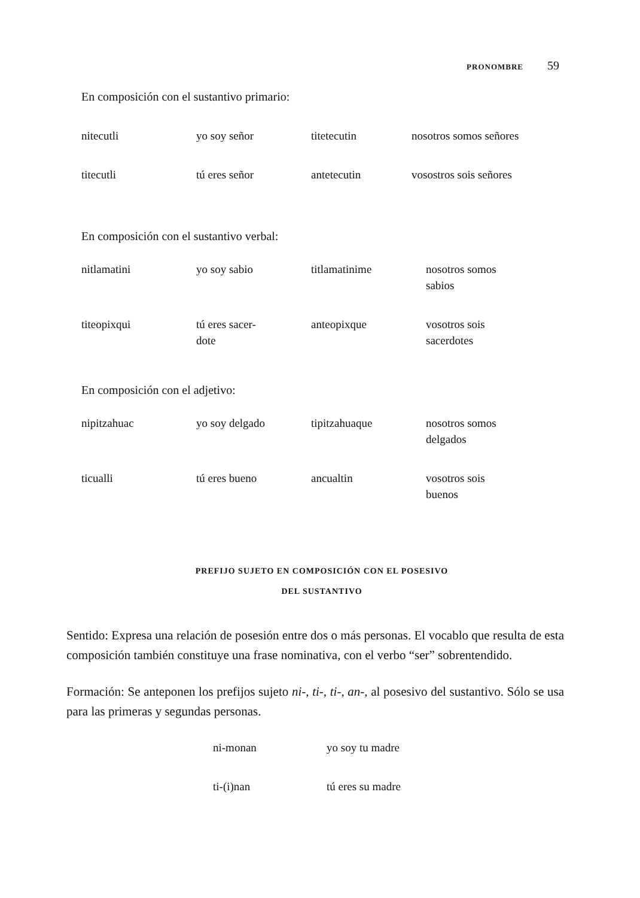PRONOMBRE 59
En composición con el sustantivo primario:
| nitecutli | yo soy señor | titetecutin | nosotros somos señores |
| titecutli | tú eres señor | antetecutin | vosostros sois señores |
En composición con el sustantivo verbal:
| nitlamatini | yo soy sabio | titlamatinime | nosotros somos sabios |
| titeopixqui | tú eres sacer- dote | anteopixque | vosotros sois sacerdotes |
En composición con el adjetivo:
| nipitzahuac | yo soy delgado | tipitzahuaque | nosotros somos delgados |
| ticualli | tú eres bueno | ancualtin | vosotros sois buenos |
PREFIJO SUJETO EN COMPOSICIÓN CON EL POSESIVO
DEL SUSTANTIVO
Sentido: Expresa una relación de posesión entre dos o más personas. El vocablo que resulta de esta composición también constituye una frase nominativa, con el verbo “ser” sobrentendido.
Formación: Se anteponen los prefijos sujeto ni-, ti-, ti-, an-, al posesivo del sustantivo. Sólo se usa para las primeras y segundas personas.
| ni-monan | yo soy tu madre |
| ti-(i)nan | tú eres su madre |